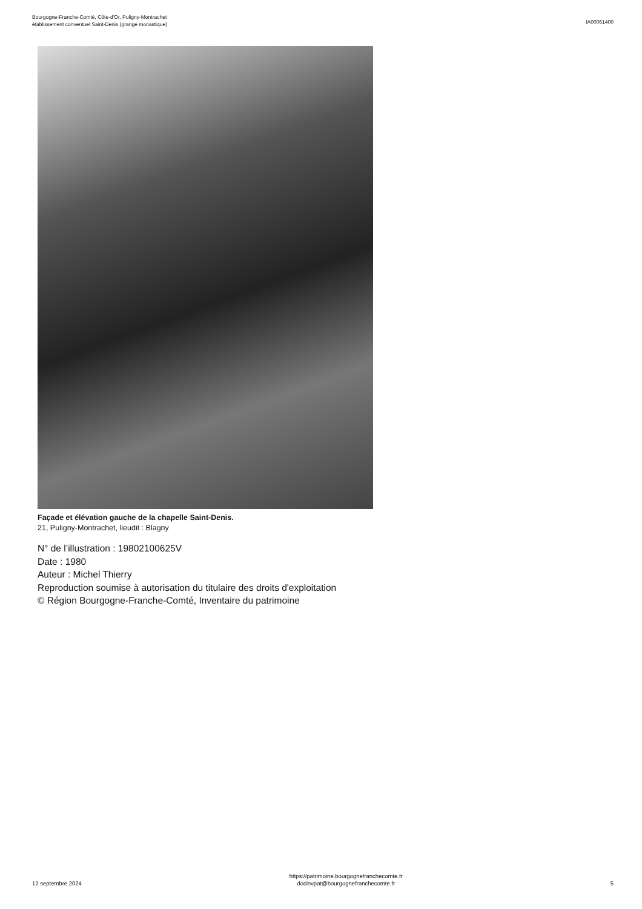Bourgogne-Franche-Comté, Côte-d'Or, Puligny-Montrachet
établissement conventuel Saint-Denis (grange monastique)
IA00061400
Façade et élévation gauche de la chapelle Saint-Denis.
21, Puligny-Montrachet, lieudit : Blagny
N° de l’illustration : 19802100625V
Date : 1980
Auteur : Michel Thierry
Reproduction soumise à autorisation du titulaire des droits d'exploitation
© Région Bourgogne-Franche-Comté, Inventaire du patrimoine
12 septembre 2024
https://patrimoine.bourgognefranchecomte.fr
docinvpat@bourgognefranchecomte.fr
5